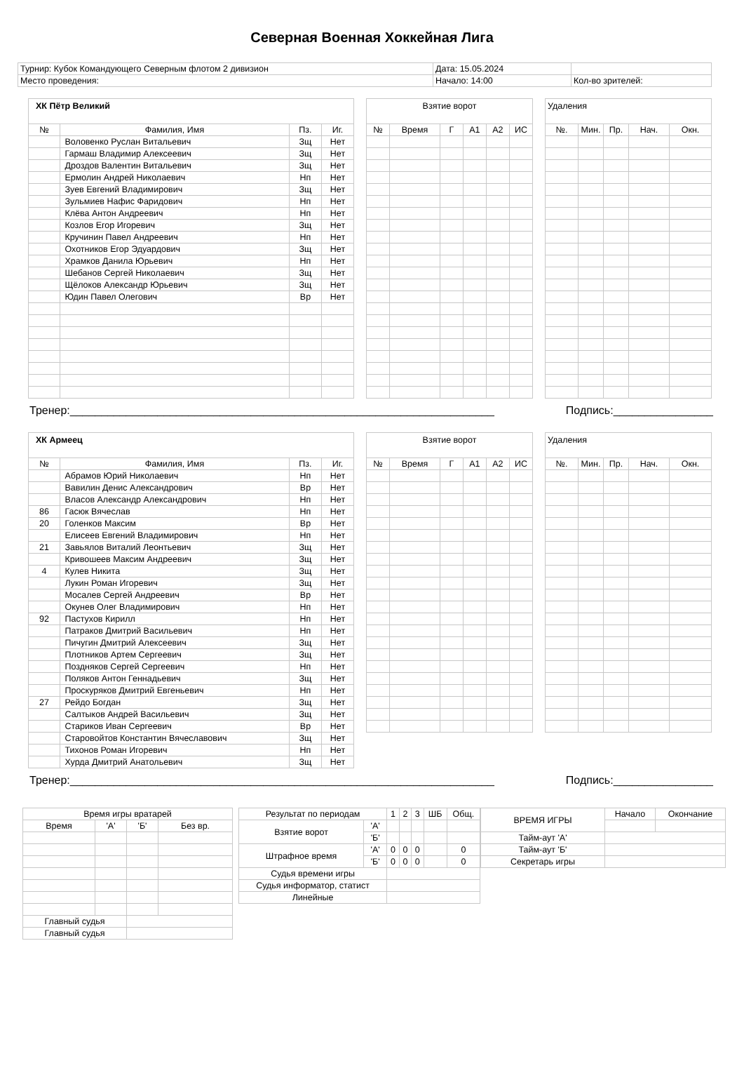Северная Военная Хоккейная Лига
| Турнир: Кубок Командующего Северным флотом 2 дивизион | Дата: 15.05.2024 | |
| Место проведения: | Начало: 14:00 | Кол-во зрителей: |
| ХК Пётр Великий | | | |
| № | Фамилия, Имя | Пз. | Иг. |
| | Воловенко Руслан Витальевич | Зщ | Нет |
| | Гармаш Владимир Алексеевич | Зщ | Нет |
| | Дроздов Валентин Витальевич | Зщ | Нет |
| | Ермолин Андрей Николаевич | Нп | Нет |
| | Зуев Евгений Владимирович | Зщ | Нет |
| | Зульмиев Нафис Фаридович | Нп | Нет |
| | Клёва Антон Андреевич | Нп | Нет |
| | Козлов Егор Игоревич | Зщ | Нет |
| | Кручинин Павел Андреевич | Нп | Нет |
| | Охотников Егор Эдуардович | Зщ | Нет |
| | Храмков Данила Юрьевич | Нп | Нет |
| | Шебанов Сергей Николаевич | Зщ | Нет |
| | Щёлоков Александр Юрьевич | Зщ | Нет |
| | Юдин Павел Олегович | Вр | Нет |
| Взятие ворот | | | | | |
| № | Время | Г | А1 | А2 | ИС |
| Удаления | | | | |
| №. | Мин. | Пр. | Нач. | Окн. |
Тренер:____________________________________________________________________ Подпись:________________
| ХК Армеец | | | |
| № | Фамилия, Имя | Пз. | Иг. |
| | Абрамов Юрий Николаевич | Нп | Нет |
| | Вавилин Денис Александрович | Вр | Нет |
| | Власов Александр Александрович | Нп | Нет |
| 86 | Гасюк Вячеслав | Нп | Нет |
| 20 | Голенков Максим | Вр | Нет |
| | Елисеев Евгений Владимирович | Нп | Нет |
| 21 | Завьялов Виталий Леонтьевич | Зщ | Нет |
| | Кривошеев Максим Андреевич | Зщ | Нет |
| 4 | Кулев Никита | Зщ | Нет |
| | Лукин Роман Игоревич | Зщ | Нет |
| | Мосалев Сергей Андреевич | Вр | Нет |
| | Окунев Олег Владимирович | Нп | Нет |
| 92 | Пастухов Кирилл | Нп | Нет |
| | Патраков Дмитрий Васильевич | Нп | Нет |
| | Пичугин Дмитрий Алексеевич | Зщ | Нет |
| | Плотников Артем Сергеевич | Зщ | Нет |
| | Поздняков Сергей Сергеевич | Нп | Нет |
| | Поляков Антон Геннадьевич | Зщ | Нет |
| | Проскуряков Дмитрий Евгеньевич | Нп | Нет |
| 27 | Рейдо Богдан | Зщ | Нет |
| | Салтыков Андрей Васильевич | Зщ | Нет |
| | Стариков Иван Сергеевич | Вр | Нет |
| | Старовойтов Константин Вячеславович | Зщ | Нет |
| | Тихонов Роман Игоревич | Нп | Нет |
| | Хурда Дмитрий Анатольевич | Зщ | Нет |
| Взятие ворот | | | | | |
| № | Время | Г | А1 | А2 | ИС |
| Удаления | | | | |
| №. | Мин. | Пр. | Нач. | Окн. |
Тренер:____________________________________________________________________ Подпись:________________
| Время игры вратарей | | | |
| Время | 'А' | 'Б' | Без вр. |
| Главный судья | | | |
| Главный судья | | | |
| Результат по периодам | | 1 | 2 | 3 | ШБ | Общ. |
| Взятие ворот | 'А' | | | | | |
| | 'Б' | | | | | |
| Штрафное время | 'А' | 0 | 0 | 0 | | 0 |
| | 'Б' | 0 | 0 | 0 | | 0 |
| Судья времени игры | | | | | | |
| Судья информатор, статист | | | | | | |
| Линейные | | | | | | |
| ВРЕМЯ ИГРЫ | Начало | Окончание |
| Тайм-аут 'А' | | |
| Тайм-аут 'Б' | | |
| Секретарь игры | | |